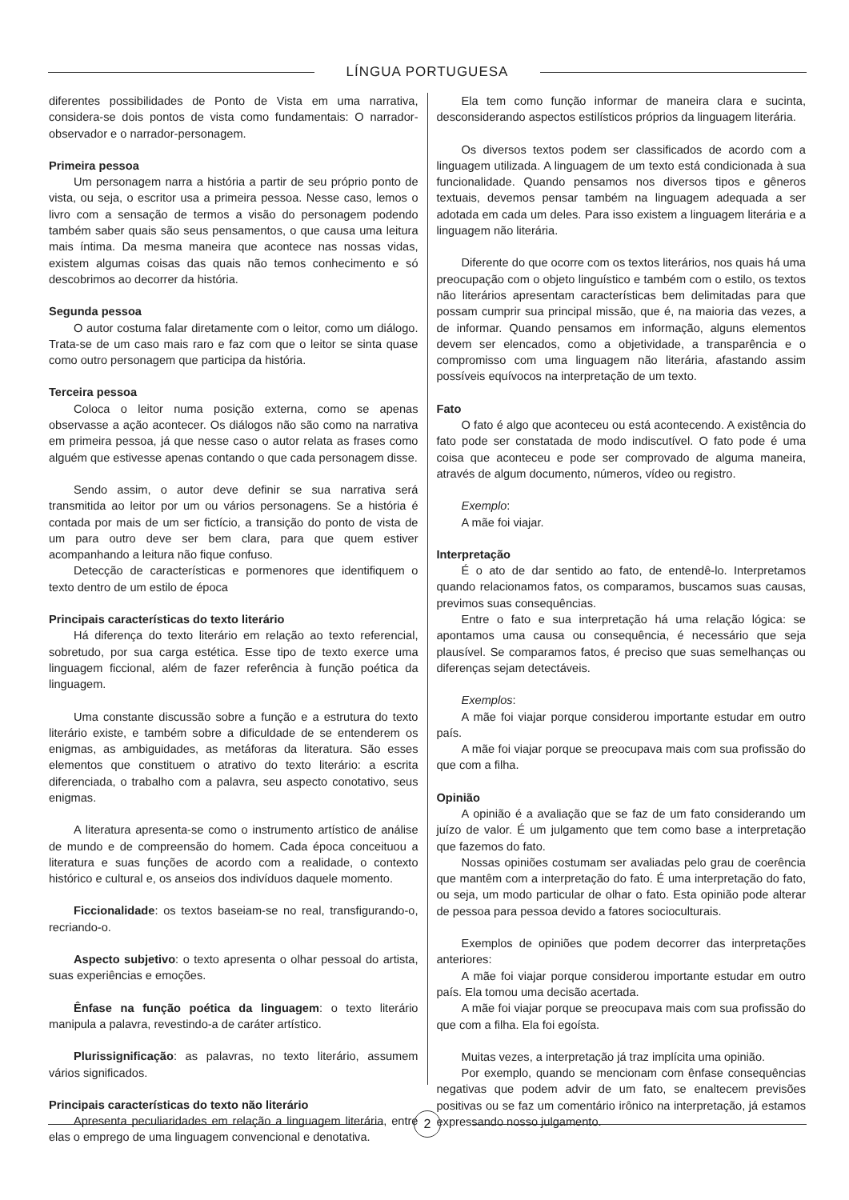LÍNGUA PORTUGUESA
diferentes possibilidades de Ponto de Vista em uma narrativa, considera-se dois pontos de vista como fundamentais: O narrador-observador e o narrador-personagem.
Primeira pessoa
Um personagem narra a história a partir de seu próprio ponto de vista, ou seja, o escritor usa a primeira pessoa. Nesse caso, lemos o livro com a sensação de termos a visão do personagem podendo também saber quais são seus pensamentos, o que causa uma leitura mais íntima. Da mesma maneira que acontece nas nossas vidas, existem algumas coisas das quais não temos conhecimento e só descobrimos ao decorrer da história.
Segunda pessoa
O autor costuma falar diretamente com o leitor, como um diálogo. Trata-se de um caso mais raro e faz com que o leitor se sinta quase como outro personagem que participa da história.
Terceira pessoa
Coloca o leitor numa posição externa, como se apenas observasse a ação acontecer. Os diálogos não são como na narrativa em primeira pessoa, já que nesse caso o autor relata as frases como alguém que estivesse apenas contando o que cada personagem disse.
Sendo assim, o autor deve definir se sua narrativa será transmitida ao leitor por um ou vários personagens. Se a história é contada por mais de um ser fictício, a transição do ponto de vista de um para outro deve ser bem clara, para que quem estiver acompanhando a leitura não fique confuso.
Detecção de características e pormenores que identifiquem o texto dentro de um estilo de época
Principais características do texto literário
Há diferença do texto literário em relação ao texto referencial, sobretudo, por sua carga estética. Esse tipo de texto exerce uma linguagem ficcional, além de fazer referência à função poética da linguagem.
Uma constante discussão sobre a função e a estrutura do texto literário existe, e também sobre a dificuldade de se entenderem os enigmas, as ambiguidades, as metáforas da literatura. São esses elementos que constituem o atrativo do texto literário: a escrita diferenciada, o trabalho com a palavra, seu aspecto conotativo, seus enigmas.
A literatura apresenta-se como o instrumento artístico de análise de mundo e de compreensão do homem. Cada época conceituou a literatura e suas funções de acordo com a realidade, o contexto histórico e cultural e, os anseios dos indivíduos daquele momento.
Ficcionalidade: os textos baseiam-se no real, transfigurando-o, recriando-o.
Aspecto subjetivo: o texto apresenta o olhar pessoal do artista, suas experiências e emoções.
Ênfase na função poética da linguagem: o texto literário manipula a palavra, revestindo-a de caráter artístico.
Plurissignificação: as palavras, no texto literário, assumem vários significados.
Principais características do texto não literário
Apresenta peculiaridades em relação a linguagem literária, entre elas o emprego de uma linguagem convencional e denotativa.
Ela tem como função informar de maneira clara e sucinta, desconsiderando aspectos estilísticos próprios da linguagem literária.
Os diversos textos podem ser classificados de acordo com a linguagem utilizada. A linguagem de um texto está condicionada à sua funcionalidade. Quando pensamos nos diversos tipos e gêneros textuais, devemos pensar também na linguagem adequada a ser adotada em cada um deles. Para isso existem a linguagem literária e a linguagem não literária.
Diferente do que ocorre com os textos literários, nos quais há uma preocupação com o objeto linguístico e também com o estilo, os textos não literários apresentam características bem delimitadas para que possam cumprir sua principal missão, que é, na maioria das vezes, a de informar. Quando pensamos em informação, alguns elementos devem ser elencados, como a objetividade, a transparência e o compromisso com uma linguagem não literária, afastando assim possíveis equívocos na interpretação de um texto.
Fato
O fato é algo que aconteceu ou está acontecendo. A existência do fato pode ser constatada de modo indiscutível. O fato pode é uma coisa que aconteceu e pode ser comprovado de alguma maneira, através de algum documento, números, vídeo ou registro.
Exemplo:
A mãe foi viajar.
Interpretação
É o ato de dar sentido ao fato, de entendê-lo. Interpretamos quando relacionamos fatos, os comparamos, buscamos suas causas, previmos suas consequências.
Entre o fato e sua interpretação há uma relação lógica: se apontamos uma causa ou consequência, é necessário que seja plausível. Se comparamos fatos, é preciso que suas semelhanças ou diferenças sejam detectáveis.
Exemplos:
A mãe foi viajar porque considerou importante estudar em outro país.
A mãe foi viajar porque se preocupava mais com sua profissão do que com a filha.
Opinião
A opinião é a avaliação que se faz de um fato considerando um juízo de valor. É um julgamento que tem como base a interpretação que fazemos do fato.
Nossas opiniões costumam ser avaliadas pelo grau de coerência que mantêm com a interpretação do fato. É uma interpretação do fato, ou seja, um modo particular de olhar o fato. Esta opinião pode alterar de pessoa para pessoa devido a fatores socioculturais.
Exemplos de opiniões que podem decorrer das interpretações anteriores:
A mãe foi viajar porque considerou importante estudar em outro país. Ela tomou uma decisão acertada.
A mãe foi viajar porque se preocupava mais com sua profissão do que com a filha. Ela foi egoísta.
Muitas vezes, a interpretação já traz implícita uma opinião.
Por exemplo, quando se mencionam com ênfase consequências negativas que podem advir de um fato, se enaltecem previsões positivas ou se faz um comentário irônico na interpretação, já estamos expressando nosso julgamento.
2